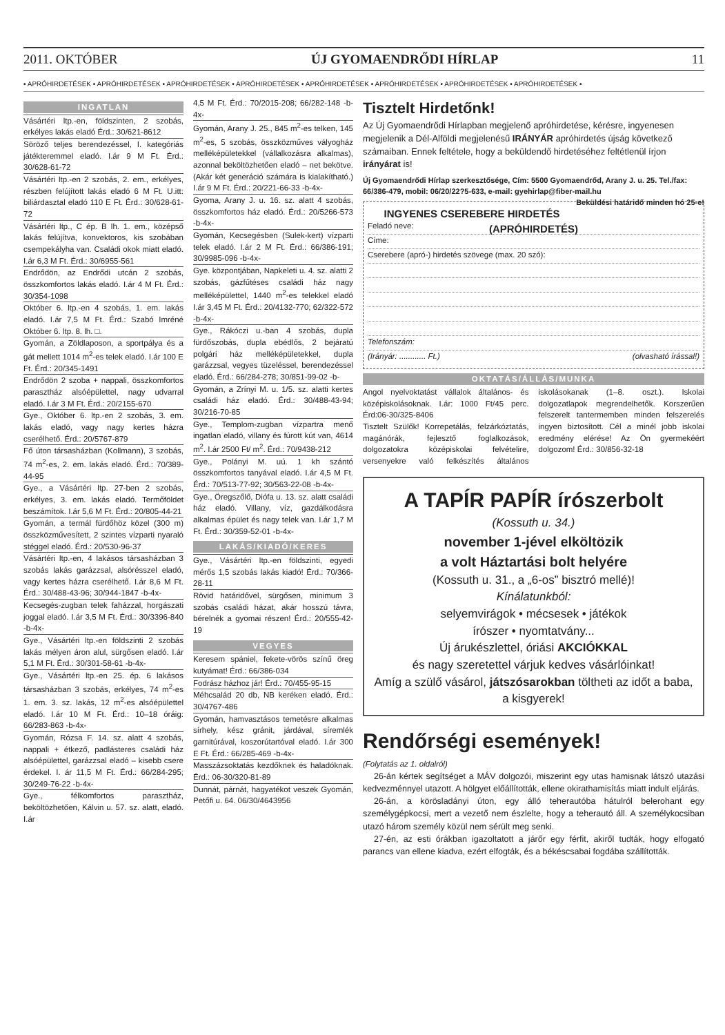2011. OKTÓBER ÚJ GYOMAENDRŐDI HÍRLAP 11
• APRÓHIRDETÉSEK • APRÓHIRDETÉSEK • APRÓHIRDETÉSEK • APRÓHIRDETÉSEK • APRÓHIRDETÉSEK • APRÓHIRDETÉSEK • APRÓHIRDETÉSEK • APRÓHIRDETÉSEK •
INGATLAN
Vásártéri ltp.-en, földszinten, 2 szobás, erkélyes lakás eladó Érd.: 30/621-8612
Söröző teljes berendezéssel, I. kategóriás játékteremmel eladó. I.ár 9 M Ft. Érd.: 30/628-61-72
Vásártéri ltp.-en 2 szobás, 2. em., erkélyes, részben felújított lakás eladó 6 M Ft. U.itt: biliárdasztal eladó 110 E Ft. Érd.: 30/628-61-72
Vásártéri ltp., C ép. B lh. 1. em., középső lakás felújítva, konvektoros, kis szobában csempekályha van. Családi okok miatt eladó. I.ár 6,3 M Ft. Érd.: 30/6955-561
Endrődön, az Endrődi utcán 2 szobás, összkomfortos lakás eladó. I.ár 4 M Ft. Érd.: 30/354-1098
Október 6. ltp.-en 4 szobás, 1. em. lakás eladó. I.ár 7,5 M Ft. Érd.: Szabó Imréné Október 6. ltp. 8. lh. □.
Gyomán, a Zöldlaposon, a sportpálya és a gát mellett 1014 m<sup>2</sup>-es telek eladó. I.ár 100 E Ft. Érd.: 20/345-1491
Endrődön 2 szoba + nappali, összkomfortos parasztház alsóépülettel, nagy udvarral eladó. I.ár 3 M Ft. Érd.: 20/2155-670
Gye., Október 6. ltp.-en 2 szobás, 3. em. lakás eladó, vagy nagy kertes házra cserélhető. Érd.: 20/5767-879
Fő úton társasházban (Kollmann), 3 szobás, 74 m<sup>2</sup>-es, 2. em. lakás eladó. Érd.: 70/389-44-95
Gye., a Vásártéri ltp. 27-ben 2 szobás, erkélyes, 3. em. lakás eladó. Termőföldet beszámítok. I.ár 5,6 M Ft. Érd.: 20/805-44-21
Gyomán, a termál fürdőhöz közel (300 m) összközművesített, 2 szintes vízparti nyaraló stéggel eladó. Érd.: 20/530-96-37
Vásártéri ltp.-en, 4 lakásos társasházban 3 szobás lakás garázzsal, alsórésszel eladó, vagy kertes házra cserélhető. I.ár 8,6 M Ft. Érd.: 30/488-43-96; 30/944-1847 -b-4x-
Kecsegés-zugban telek faházzal, horgászati joggal eladó. I.ár 3,5 M Ft. Érd.: 30/3396-840 -b-4x-
Gye., Vásártéri ltp.-en földszinti 2 szobás lakás mélyen áron alul, sürgősen eladó. I.ár 5,1 M Ft. Érd.: 30/301-58-61 -b-4x-
Gye., Vásártéri ltp.-en 25. ép. 6 lakásos társasházban 3 szobás, erkélyes, 74 m<sup>2</sup>-es 1. em. 3. sz. lakás, 12 m<sup>2</sup>-es alsóépülettel eladó. I.ár 10 M Ft. Érd.: 10–18 óráig: 66/283-863 -b-4x-
Gyomán, Rózsa F. 14. sz. alatt 4 szobás, nappali + étkező, padlásteres családi ház alsóépülettel, garázzsal eladó – kisebb csere érdekel. I. ár 11,5 M Ft. Érd.: 66/284-295; 30/249-76-22 -b-4x-
Gye., félkomfortos parasztház, beköltözhetően, Kálvin u. 57. sz. alatt, eladó. I.ár
4,5 M Ft. Érd.: 70/2015-208; 66/282-148 -b-4x-
Gyomán, Arany J. 25., 845 m<sup>2</sup>-es telken, 145 m<sup>2</sup>-es, 5 szobás, összközműves vályogház melléképületekkel (vállalkozásra alkalmas), azonnal beköltözhetően eladó – net bekötve. (Akár két generáció számára is kialakítható.) I.ár 9 M Ft. Érd.: 20/221-66-33 -b-4x-
Gyoma, Arany J. u. 16. sz. alatt 4 szobás, összkomfortos ház eladó. Érd.: 20/5266-573 -b-4x-
Gyomán, Kecsegésben (Sulek-kert) vízparti telek eladó. I.ár 2 M Ft. Érd.: 66/386-191; 30/9985-096 -b-4x-
Gye. központjában, Napkeleti u. 4. sz. alatti 2 szobás, gázfűtéses családi ház nagy melléképülettel, 1440 m<sup>2</sup>-es telekkel eladó I.ár 3,45 M Ft. Érd.: 20/4132-770; 62/322-572 -b-4x-
Gye., Rákóczi u.-ban 4 szobás, dupla fürdőszobás, dupla ebédlős, 2 bejáratú polgári ház melléképületekkel, dupla garázzsal, vegyes tüzeléssel, berendezéssel eladó. Érd.: 66/284-278; 30/851-99-02 -b-
Gyomán, a Zrínyi M. u. 1/5. sz. alatti kertes családi ház eladó. Érd.: 30/488-43-94; 30/216-70-85
Gye., Templom-zugban vízpartra menő ingatlan eladó, villany és fúrott kút van, 4614 m<sup>2</sup>. I.ár 2500 Ft/ m<sup>2</sup>. Érd.: 70/9438-212
Gye., Polányi M. uú. 1 kh szántó összkomfortos tanyával eladó. I.ár 4,5 M Ft. Érd.: 70/513-77-92; 30/563-22-08 -b-4x-
Gye., Öregszőlő, Diófa u. 13. sz. alatt családi ház eladó. Villany, víz, gazdálkodásra alkalmas épület és nagy telek van. I.ár 1,7 M Ft. Érd.: 30/359-52-01 -b-4x-
LAKÁS/KIADÓ/KERES
Gye., Vásártéri ltp.-en földszinti, egyedi mérős 1,5 szobás lakás kiadó! Érd.: 70/366-28-11
Rövid határidővel, sürgősen, minimum 3 szobás családi házat, akár hosszú távra, bérelnék a gyomai részen! Érd.: 20/555-42-19
VEGYES
Keresem spániel, fekete-vörös színű öreg kutyámat! Érd.: 66/386-034
Fodrász házhoz jár! Érd.: 70/455-95-15
Méhcsalád 20 db, NB keréken eladó. Érd.: 30/4767-486
Gyomán, hamvasztásos temetésre alkalmas sírhely, kész gránit, járdával, síremlék garnitúrával, koszorútartóval eladó. I.ár 300 E Ft. Érd.: 66/285-469 -b-4x-
Masszázsoktatás kezdőknek és haladóknak. Érd.: 06-30/320-81-89
Dunnát, párnát, hagyatékot veszek Gyomán, Petőfi u. 64. 06/30/4643956
Tisztelt Hirdetőnk!
Az Új Gyomaendrődi Hírlapban megjelenő apróhirdetése, kérésre, ingyenesen megjelenik a Dél-Alföldi megjelenésű IRÁNYÁR apróhirdetés újság következő számaiban. Ennek feltétele, hogy a beküldendő hirdetéséhez feltétlenül írjon irányárat is!
Új Gyomaendrődi Hírlap szerkesztősége, Cím: 5500 Gyomaendrőd, Arany J. u. 25. Tel./fax: 66/386-479, mobil: 06/20/22?5-633, e-mail: gyehirlap@fiber-mail.hu Beküldési határidő minden hó 25-e!
INGYENES CSEREBERE HIRDETÉS (APRÓHIRDETÉS)
Feladó neve:
Címe:
Cserebere (apró-) hirdetés szövege (max. 20 szó):
Telefonszám:
(Irányár: ............ Ft.) (olvasható írással!)
OKTATÁS/ÁLLÁS/MUNKA
Angol nyelvoktatást vállalok általános- és középiskolásoknak. I.ár: 1000 Ft/45 perc. Érd:06-30/325-8406
Tisztelt Szülők! Korrepetálás, felzárkóztatás, magánórák, fejlesztő foglalkozások, dolgozatokra középiskolai felvételire, versenyekre való felkészítés általános iskolásokanak (1–8. oszt.). Iskolai dolgozatlapok megrendelhetők. Korszerűen felszerelt tantermemben minden felszerelés ingyen biztosított. Cél a minél jobb iskolai eredmény elérése! Az Ön gyermekéért dolgozom! Érd.: 30/856-32-18
A TAPÍR PAPÍR írószerbolt
(Kossuth u. 34.)
november 1-jével elköltözik
a volt Háztartási bolt helyére
(Kossuth u. 31., a „6-os” bisztró mellé)!
Kínálatunkból:
selyemvirágok • mécsesek • játékok
írószer • nyomtatvány...
Új árukészlettel, óriási AKCIÓKKAL
és nagy szeretettel várjuk kedves vásárlóinkat!
Amíg a szülő vásárol, játszósarokban töltheti az időt a baba, a kisgyerek!
Rendőrségi események!
(Folytatás az 1. oldalról)
26-án kértek segítséget a MÁV dolgozói, miszerint egy utas hamisnak látszó utazási kedvezménnyel utazott. A hölgyet előállították, ellene okirathamisítás miatt indult eljárás.
26-án, a körösladányi úton, egy álló teherautóba hátulról belerohant egy személygépkocsi, mert a vezető nem észlelte, hogy a teherautó áll. A személykocsiban utazó három személy közül nem sérült meg senki.
27-én, az esti órákban igazoltatott a járőr egy férfit, akiről tudták, hogy elfogató parancs van ellene kiadva, ezért elfogták, és a békéscsabai fogdába szállították.